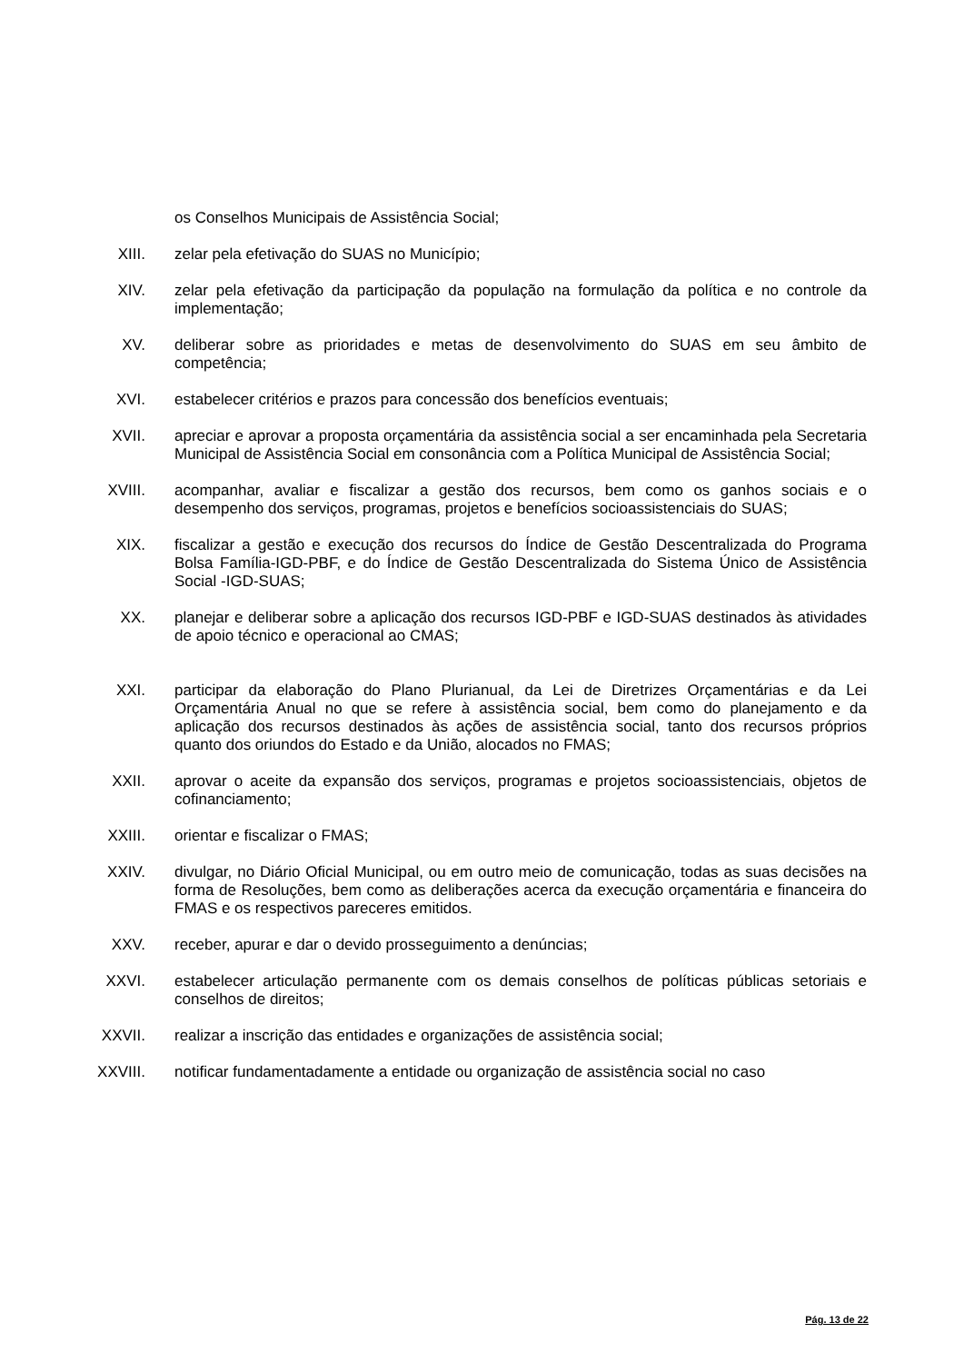os Conselhos Municipais de Assistência Social;
XIII. zelar pela efetivação do SUAS no Município;
XIV. zelar pela efetivação da participação da população na formulação da política e no controle da implementação;
XV. deliberar sobre as prioridades e metas de desenvolvimento do SUAS em seu âmbito de competência;
XVI. estabelecer critérios e prazos para concessão dos benefícios eventuais;
XVII. apreciar e aprovar a proposta orçamentária da assistência social a ser encaminhada pela Secretaria Municipal de Assistência Social em consonância com a Política Municipal de Assistência Social;
XVIII. acompanhar, avaliar e fiscalizar a gestão dos recursos, bem como os ganhos sociais e o desempenho dos serviços, programas, projetos e benefícios socioassistenciais do SUAS;
XIX. fiscalizar a gestão e execução dos recursos do Índice de Gestão Descentralizada do Programa Bolsa Família-IGD-PBF, e do Índice de Gestão Descentralizada do Sistema Único de Assistência Social -IGD-SUAS;
XX. planejar e deliberar sobre a aplicação dos recursos IGD-PBF e IGD-SUAS destinados às atividades de apoio técnico e operacional ao CMAS;
XXI. participar da elaboração do Plano Plurianual, da Lei de Diretrizes Orçamentárias e da Lei Orçamentária Anual no que se refere à assistência social, bem como do planejamento e da aplicação dos recursos destinados às ações de assistência social, tanto dos recursos próprios quanto dos oriundos do Estado e da União, alocados no FMAS;
XXII. aprovar o aceite da expansão dos serviços, programas e projetos socioassistenciais, objetos de cofinanciamento;
XXIII. orientar e fiscalizar o FMAS;
XXIV. divulgar, no Diário Oficial Municipal, ou em outro meio de comunicação, todas as suas decisões na forma de Resoluções, bem como as deliberações acerca da execução orçamentária e financeira do FMAS e os respectivos pareceres emitidos.
XXV. receber, apurar e dar o devido prosseguimento a denúncias;
XXVI. estabelecer articulação permanente com os demais conselhos de políticas públicas setoriais e conselhos de direitos;
XXVII. realizar a inscrição das entidades e organizações de assistência social;
XXVIII. notificar fundamentadamente a entidade ou organização de assistência social no caso
Pág. 13 de 22